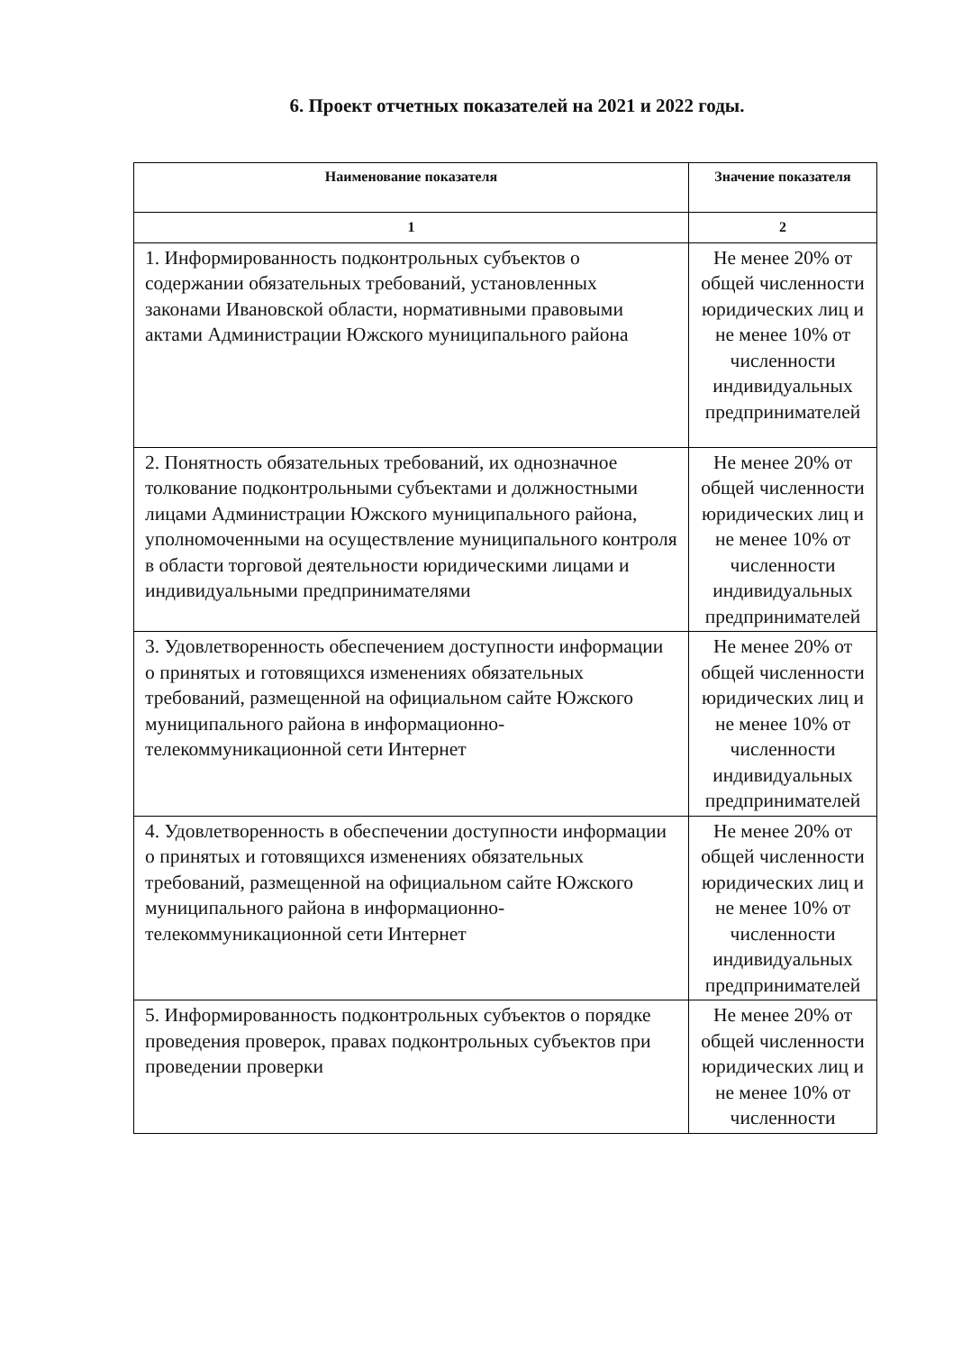6. Проект отчетных показателей на 2021 и 2022 годы.
| Наименование показателя | Значение показателя |
| --- | --- |
| 1 | 2 |
| 1. Информированность подконтрольных субъектов о содержании обязательных требований, установленных законами Ивановской области, нормативными правовыми актами Администрации Южского муниципального района | Не менее 20% от общей численности юридических лиц и не менее 10% от численности индивидуальных предпринимателей |
| 2. Понятность обязательных требований, их однозначное толкование подконтрольными субъектами и должностными лицами Администрации Южского муниципального района, уполномоченными на осуществление муниципального контроля в области торговой деятельности юридическими лицами и индивидуальными предпринимателями | Не менее 20% от общей численности юридических лиц и не менее 10% от численности индивидуальных предпринимателей |
| 3. Удовлетворенность обеспечением доступности информации о принятых и готовящихся изменениях обязательных требований, размещенной на официальном сайте Южского муниципального района в информационно-телекоммуникационной сети Интернет | Не менее 20% от общей численности юридических лиц и не менее 10% от численности индивидуальных предпринимателей |
| 4. Удовлетворенность в обеспечении доступности информации о принятых и готовящихся изменениях обязательных требований, размещенной на официальном сайте Южского муниципального района в информационно-телекоммуникационной сети Интернет | Не менее 20% от общей численности юридических лиц и не менее 10% от численности индивидуальных предпринимателей |
| 5. Информированность подконтрольных субъектов о порядке проведения проверок, правах подконтрольных субъектов при проведении проверки | Не менее 20% от общей численности юридических лиц и не менее 10% от численности |